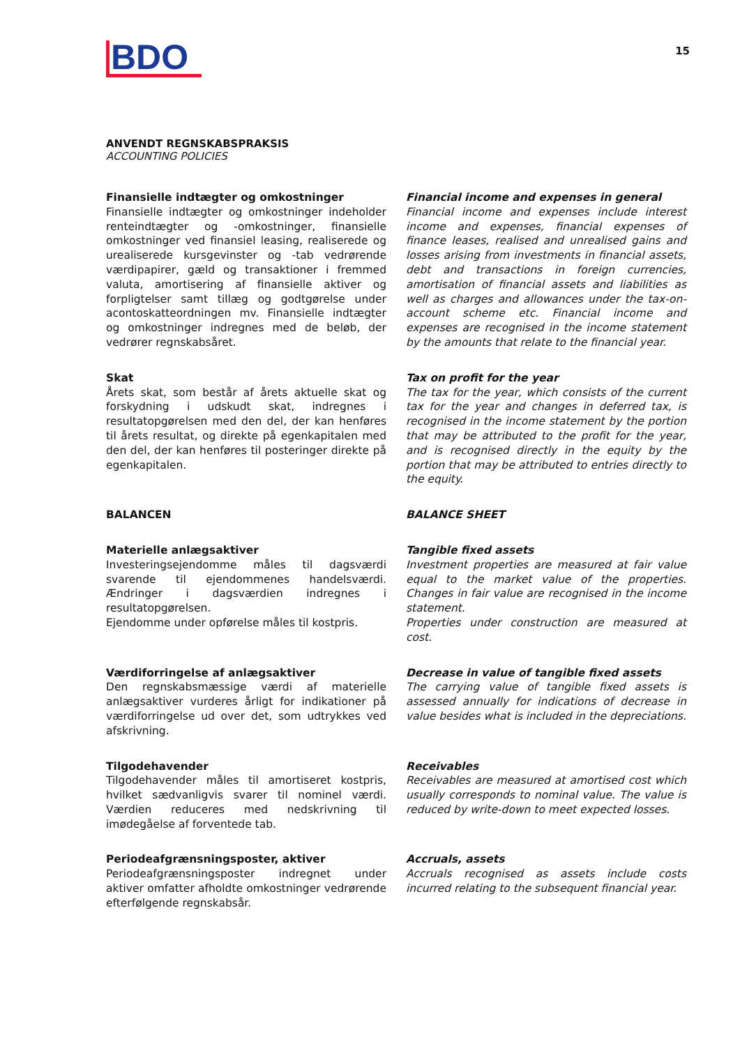BDO
15
ANVENDT REGNSKABSPRAKSIS
ACCOUNTING POLICIES
Finansielle indtægter og omkostninger
Finansielle indtægter og omkostninger indeholder renteindtægter og -omkostninger, finansielle omkostninger ved finansiel leasing, realiserede og urealiserede kursgevinster og -tab vedrørende værdipapirer, gæld og transaktioner i fremmed valuta, amortisering af finansielle aktiver og forpligtelser samt tillæg og godtgørelse under acontoskatteordningen mv. Finansielle indtægter og omkostninger indregnes med de beløb, der vedrører regnskabsåret.
Financial income and expenses in general
Financial income and expenses include interest income and expenses, financial expenses of finance leases, realised and unrealised gains and losses arising from investments in financial assets, debt and transactions in foreign currencies, amortisation of financial assets and liabilities as well as charges and allowances under the tax-on-account scheme etc. Financial income and expenses are recognised in the income statement by the amounts that relate to the financial year.
Skat
Årets skat, som består af årets aktuelle skat og forskydning i udskudt skat, indregnes i resultatopgørelsen med den del, der kan henføres til årets resultat, og direkte på egenkapitalen med den del, der kan henføres til posteringer direkte på egenkapitalen.
Tax on profit for the year
The tax for the year, which consists of the current tax for the year and changes in deferred tax, is recognised in the income statement by the portion that may be attributed to the profit for the year, and is recognised directly in the equity by the portion that may be attributed to entries directly to the equity.
BALANCEN
BALANCE SHEET
Materielle anlægsaktiver
Investeringsejendomme måles til dagsværdi svarende til ejendommenes handelsværdi. Ændringer i dagsværdien indregnes i resultatopgørelsen.
Ejendomme under opførelse måles til kostpris.
Tangible fixed assets
Investment properties are measured at fair value equal to the market value of the properties. Changes in fair value are recognised in the income statement.
Properties under construction are measured at cost.
Værdiforringelse af anlægsaktiver
Den regnskabsmæssige værdi af materielle anlægsaktiver vurderes årligt for indikationer på værdiforringelse ud over det, som udtrykkes ved afskrivning.
Decrease in value of tangible fixed assets
The carrying value of tangible fixed assets is assessed annually for indications of decrease in value besides what is included in the depreciations.
Tilgodehavender
Tilgodehavender måles til amortiseret kostpris, hvilket sædvanligvis svarer til nominel værdi. Værdien reduceres med nedskrivning til imødegåelse af forventede tab.
Receivables
Receivables are measured at amortised cost which usually corresponds to nominal value. The value is reduced by write-down to meet expected losses.
Periodeafgrænsningsposter, aktiver
Periodeafgrænsningsposter indregnet under aktiver omfatter afholdte omkostninger vedrørende efterfølgende regnskabsår.
Accruals, assets
Accruals recognised as assets include costs incurred relating to the subsequent financial year.